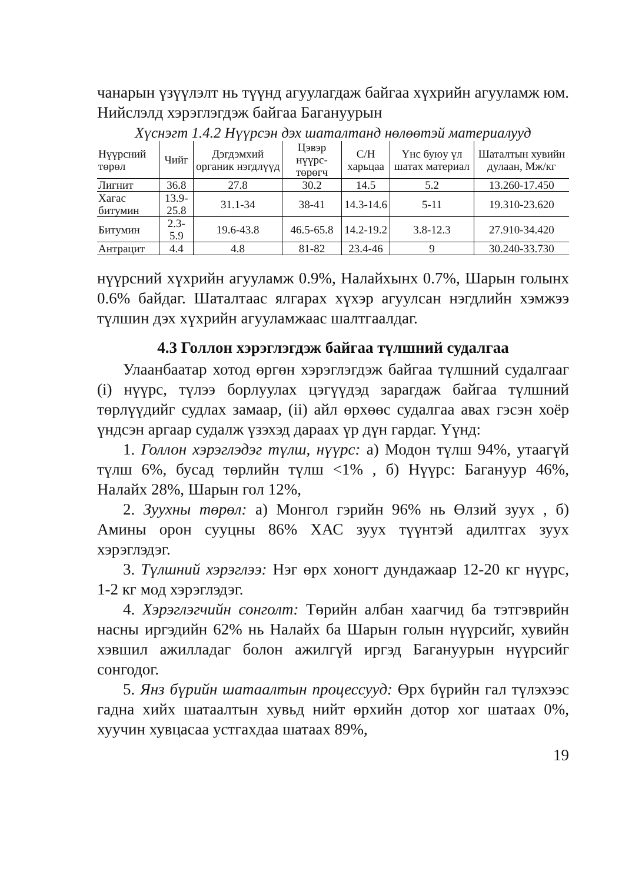чанарын үзүүлэлт нь түүнд агуулагдаж байгаа хүхрийн агууламж юм. Нийслэлд хэрэглэгдэж байгаа Багануурын
Хүснэгт 1.4.2 Нүүрсэн дэх шаталтанд нөлөөтэй материалууд
| Нүүрсний төрөл | Чийг | Дэгдэмхий органик нэгдлүүд | Цэвэр нүүрс-төрөгч | C/H харьцаа | Үнс буюу үл шатах материал | Шаталтын хувийн дулаан, Мж/кг |
| --- | --- | --- | --- | --- | --- | --- |
| Лигнит | 36.8 | 27.8 | 30.2 | 14.5 | 5.2 | 13.260-17.450 |
| Хагас битумин | 13.9-25.8 | 31.1-34 | 38-41 | 14.3-14.6 | 5-11 | 19.310-23.620 |
| Битумин | 2.3-5.9 | 19.6-43.8 | 46.5-65.8 | 14.2-19.2 | 3.8-12.3 | 27.910-34.420 |
| Антрацит | 4.4 | 4.8 | 81-82 | 23.4-46 | 9 | 30.240-33.730 |
нүүрсний хүхрийн агууламж 0.9%, Налайхынх 0.7%, Шарын голынх 0.6% байдаг. Шаталтаас ялгарах хүхэр агуулсан нэгдлийн хэмжээ түлшин дэх хүхрийн агууламжаас шалтгаалдаг.
4.3 Голлон хэрэглэгдэж байгаа түлшний судалгаа
Улаанбаатар хотод өргөн хэрэглэгдэж байгаа түлшний судалгааг (i) нүүрс, түлээ борлуулах цэгүүдэд зарагдаж байгаа түлшний төрлүүдийг судлах замаар, (ii) айл өрхөөс судалгаа авах гэсэн хоёр үндсэн аргаар судалж үзэхэд дараах үр дүн гардаг. Үүнд:
1. Голлон хэрэглэдэг түлш, нүүрс: а) Модон түлш 94%, утаагүй түлш 6%, бусад төрлийн түлш <1% , б) Нүүрс: Багануур 46%, Налайх 28%, Шарын гол 12%,
2. Зуухны төрөл: а) Монгол гэрийн 96% нь Өлзий зуух , б) Амины орон сууцны 86% ХАС зуух түүнтэй адилтгах зуух хэрэглэдэг.
3. Түлшний хэрэглээ: Нэг өрх хоногт дундажаар 12-20 кг нүүрс, 1-2 кг мод хэрэглэдэг.
4. Хэрэглэгчийн сонголт: Төрийн албан хаагчид ба тэтгэврийн насны иргэдийн 62% нь Налайх ба Шарын голын нүүрсийг, хувийн хэвшил ажилладаг болон ажилгүй иргэд Багануурын нүүрсийг сонгодог.
5. Янз бүрийн шатаалтын процессууд: Өрх бүрийн гал түлэхээс гадна хийх шатаалтын хувьд нийт өрхийн дотор хог шатаах 0%, хуучин хувцасаа устгахдаа шатаах 89%,
19